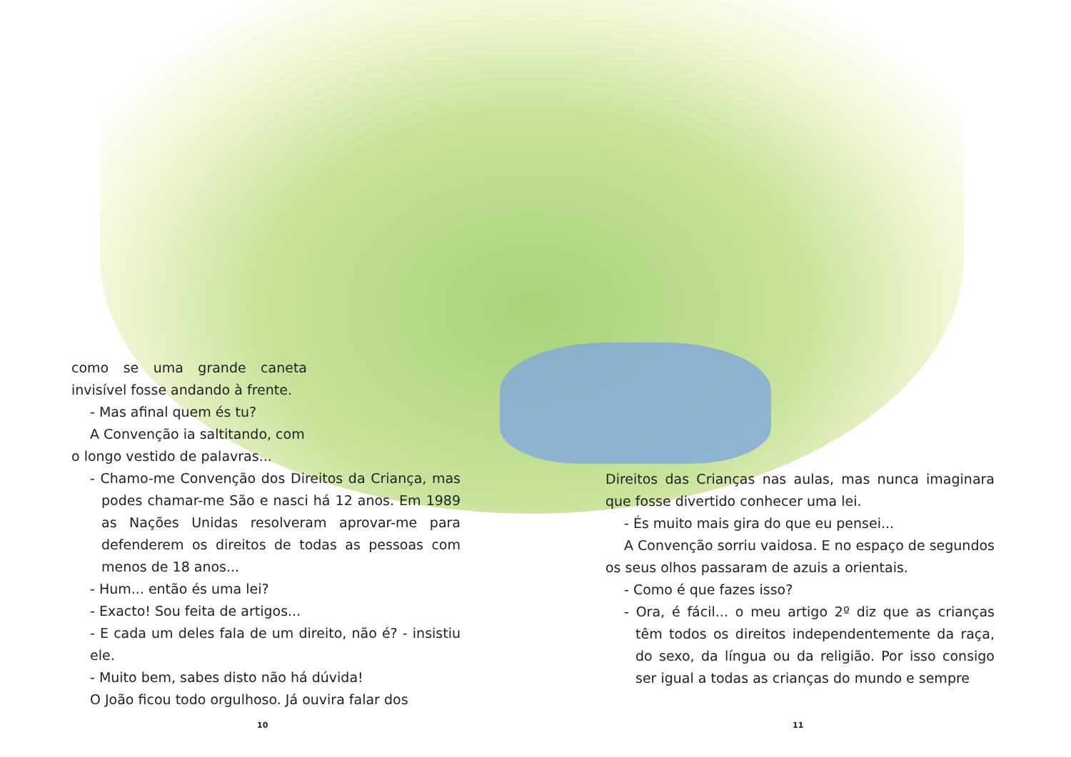como se uma grande caneta invisível fosse andando à frente.
- Mas afinal quem és tu?
A Convenção ia saltitando, com
o longo vestido de palavras...
- Chamo-me Convenção dos Direitos da Criança, mas podes chamar-me São e nasci há 12 anos. Em 1989 as Nações Unidas resolveram aprovar-me para defenderem os direitos de todas as pessoas com menos de 18 anos...
- Hum... então és uma lei?
- Exacto! Sou feita de artigos...
- E cada um deles fala de um direito, não é? - insistiu ele.
- Muito bem, sabes disto não há dúvida!
O João ficou todo orgulhoso. Já ouvira falar dos
Direitos das Crianças nas aulas, mas nunca imaginara que fosse divertido conhecer uma lei.
- És muito mais gira do que eu pensei...
A Convenção sorriu vaidosa. E no espaço de segundos os seus olhos passaram de azuis a orientais.
- Como é que fazes isso?
- Ora, é fácil... o meu artigo 2º diz que as crianças têm todos os direitos independentemente da raça, do sexo, da língua ou da religião. Por isso consigo ser igual a todas as crianças do mundo e sempre
10 11